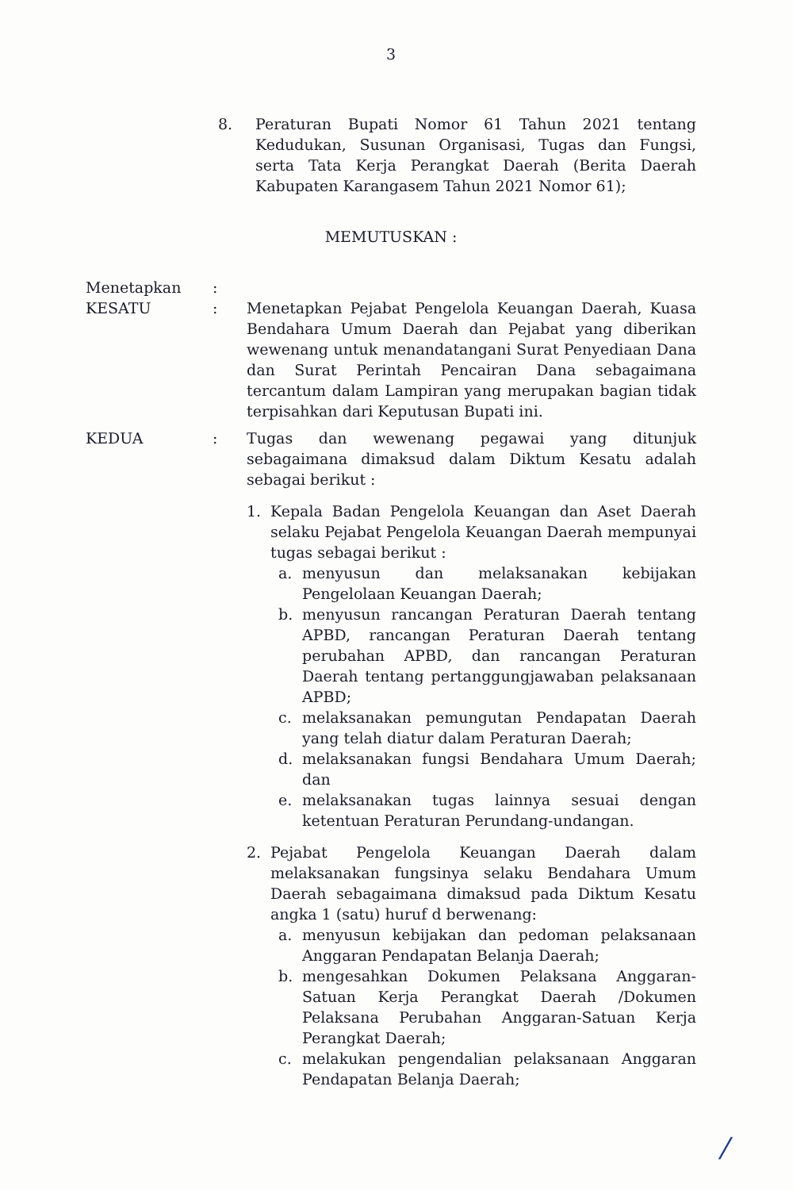3
8. Peraturan Bupati Nomor 61 Tahun 2021 tentang Kedudukan, Susunan Organisasi, Tugas dan Fungsi, serta Tata Kerja Perangkat Daerah (Berita Daerah Kabupaten Karangasem Tahun 2021 Nomor 61);
MEMUTUSKAN :
Menetapkan :
KESATU : Menetapkan Pejabat Pengelola Keuangan Daerah, Kuasa Bendahara Umum Daerah dan Pejabat yang diberikan wewenang untuk menandatangani Surat Penyediaan Dana dan Surat Perintah Pencairan Dana sebagaimana tercantum dalam Lampiran yang merupakan bagian tidak terpisahkan dari Keputusan Bupati ini.
KEDUA : Tugas dan wewenang pegawai yang ditunjuk sebagaimana dimaksud dalam Diktum Kesatu adalah sebagai berikut :
1. Kepala Badan Pengelola Keuangan dan Aset Daerah selaku Pejabat Pengelola Keuangan Daerah mempunyai tugas sebagai berikut :
a. menyusun dan melaksanakan kebijakan Pengelolaan Keuangan Daerah;
b. menyusun rancangan Peraturan Daerah tentang APBD, rancangan Peraturan Daerah tentang perubahan APBD, dan rancangan Peraturan Daerah tentang pertanggungjawaban pelaksanaan APBD;
c. melaksanakan pemungutan Pendapatan Daerah yang telah diatur dalam Peraturan Daerah;
d. melaksanakan fungsi Bendahara Umum Daerah; dan
e. melaksanakan tugas lainnya sesuai dengan ketentuan Peraturan Perundang-undangan.
2. Pejabat Pengelola Keuangan Daerah dalam melaksanakan fungsinya selaku Bendahara Umum Daerah sebagaimana dimaksud pada Diktum Kesatu angka 1 (satu) huruf d berwenang:
a. menyusun kebijakan dan pedoman pelaksanaan Anggaran Pendapatan Belanja Daerah;
b. mengesahkan Dokumen Pelaksana Anggaran-Satuan Kerja Perangkat Daerah /Dokumen Pelaksana Perubahan Anggaran-Satuan Kerja Perangkat Daerah;
c. melakukan pengendalian pelaksanaan Anggaran Pendapatan Belanja Daerah;
/